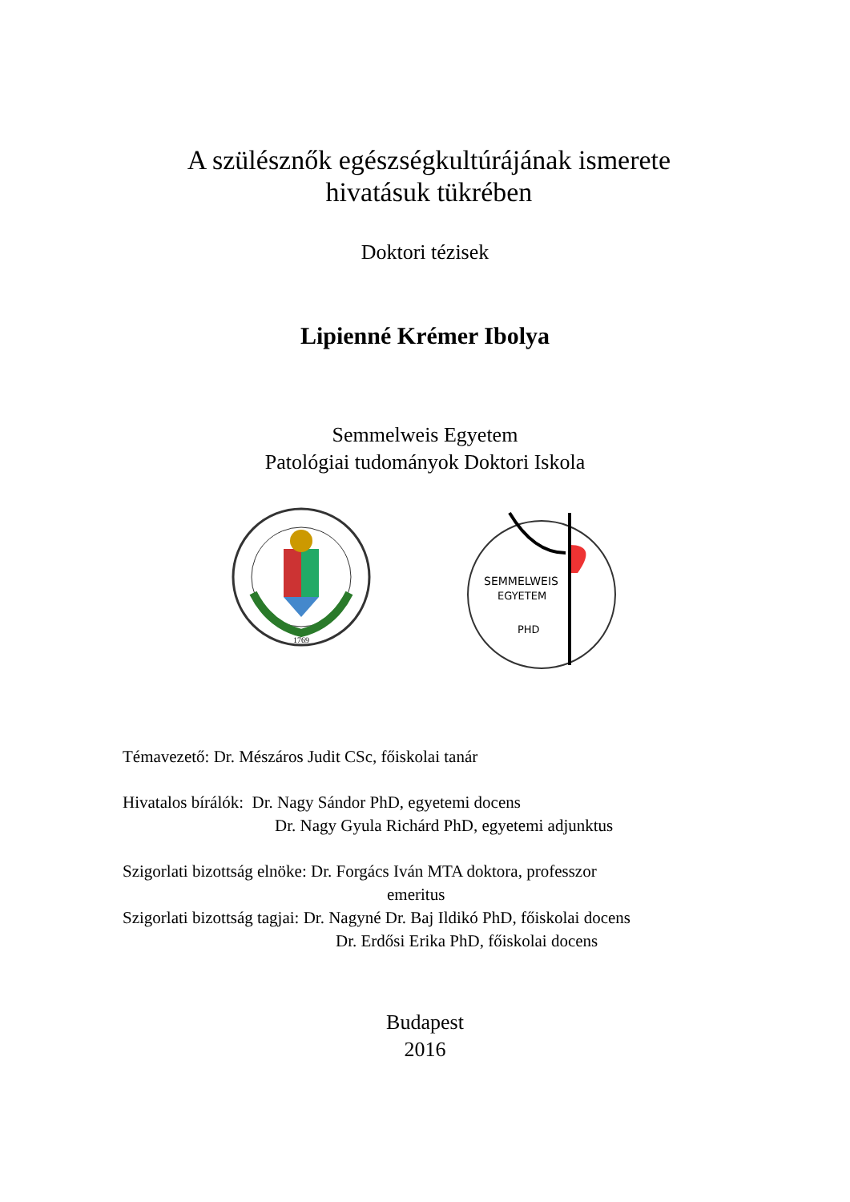A szülésznők egészségkultúrájának ismerete
hivatásuk tükrében
Doktori tézisek
Lipienné Krémer Ibolya
Semmelweis Egyetem
Patológiai tudományok Doktori Iskola
1769
SEMMELWEIS
EGYETEM
PHD
Témavezető: Dr. Mészáros Judit CSc, főiskolai tanár
Hivatalos bírálók: Dr. Nagy Sándor PhD, egyetemi docens
Dr. Nagy Gyula Richárd PhD, egyetemi adjunktus
Szigorlati bizottság elnöke: Dr. Forgács Iván MTA doktora, professzor
emeritus
Szigorlati bizottság tagjai: Dr. Nagyné Dr. Baj Ildikó PhD, főiskolai docens
Dr. Erdősi Erika PhD, főiskolai docens
Budapest
2016